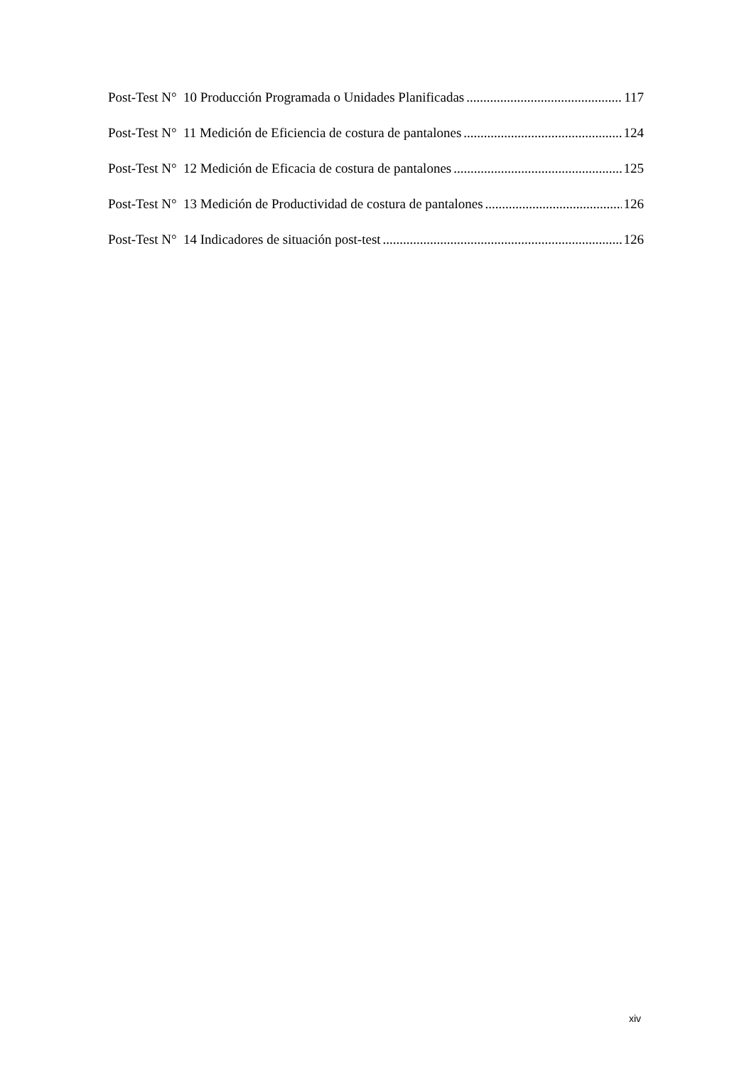Post-Test N° 10 Producción Programada o Unidades Planificadas 117
Post-Test N° 11 Medición de Eficiencia de costura de pantalones 124
Post-Test N° 12 Medición de Eficacia de costura de pantalones 125
Post-Test N° 13 Medición de Productividad de costura de pantalones 126
Post-Test N° 14 Indicadores de situación post-test 126
xiv